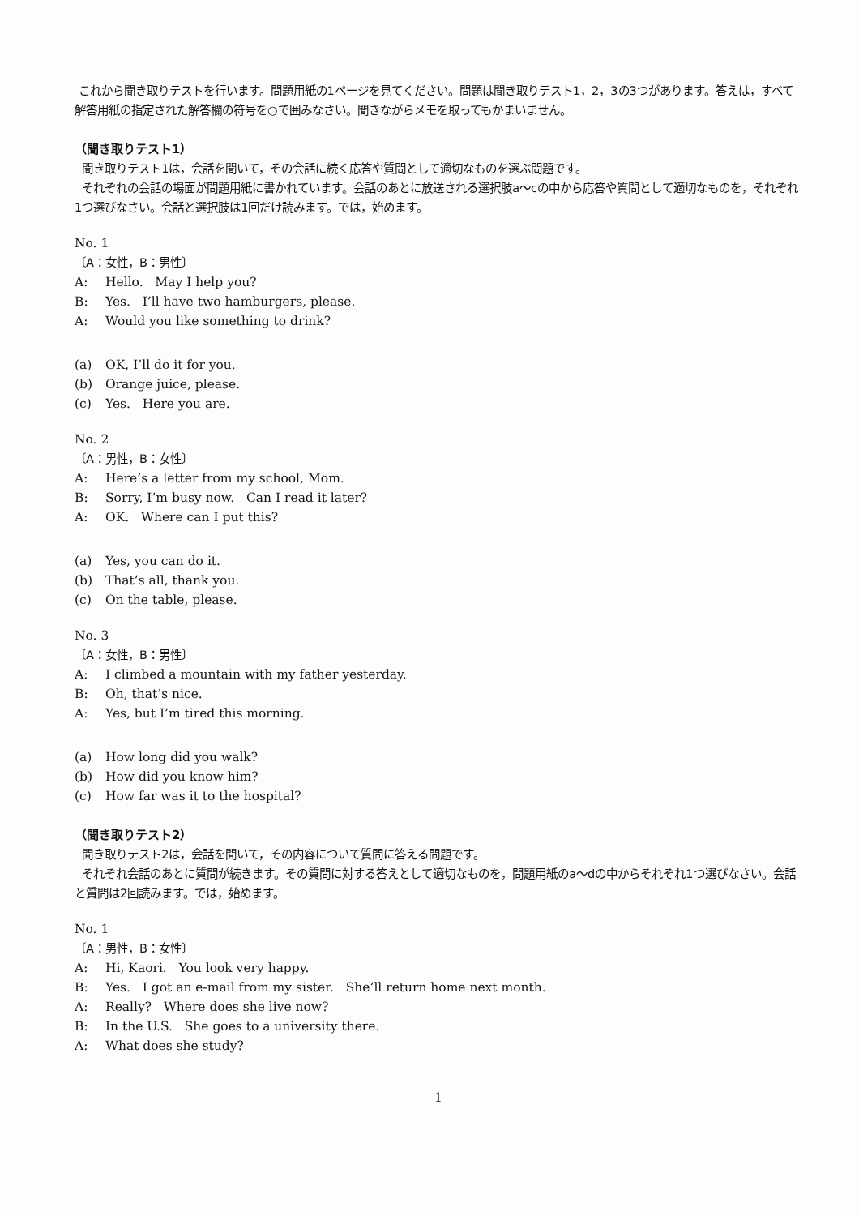これから聞き取りテストを行います。問題用紙の1ページを見てください。問題は聞き取りテスト1，2，3の3つがあります。答えは，すべて解答用紙の指定された解答欄の符号を○で囲みなさい。聞きながらメモを取ってもかまいません。
（聞き取りテスト1）
聞き取りテスト1は，会話を聞いて，その会話に続く応答や質問として適切なものを選ぶ問題です。
それぞれの会話の場面が問題用紙に書かれています。会話のあとに放送される選択肢a～cの中から応答や質問として適切なものを，それぞれ1つ選びなさい。会話と選択肢は1回だけ読みます。では，始めます。
No. 1
〔A：女性，B：男性〕
A: Hello. May I help you?
B: Yes. I’ll have two hamburgers, please.
A: Would you like something to drink?
(a) OK, I’ll do it for you.
(b) Orange juice, please.
(c) Yes. Here you are.
No. 2
〔A：男性，B：女性〕
A: Here’s a letter from my school, Mom.
B: Sorry, I’m busy now. Can I read it later?
A: OK. Where can I put this?
(a) Yes, you can do it.
(b) That’s all, thank you.
(c) On the table, please.
No. 3
〔A：女性，B：男性〕
A: I climbed a mountain with my father yesterday.
B: Oh, that’s nice.
A: Yes, but I’m tired this morning.
(a) How long did you walk?
(b) How did you know him?
(c) How far was it to the hospital?
（聞き取りテスト2）
聞き取りテスト2は，会話を聞いて，その内容について質問に答える問題です。
それぞれ会話のあとに質問が続きます。その質問に対する答えとして適切なものを，問題用紙のa～dの中からそれぞれ1つ選びなさい。会話と質問は2回読みます。では，始めます。
No. 1
〔A：男性，B：女性〕
A: Hi, Kaori. You look very happy.
B: Yes. I got an e-mail from my sister. She’ll return home next month.
A: Really? Where does she live now?
B: In the U.S. She goes to a university there.
A: What does she study?
1